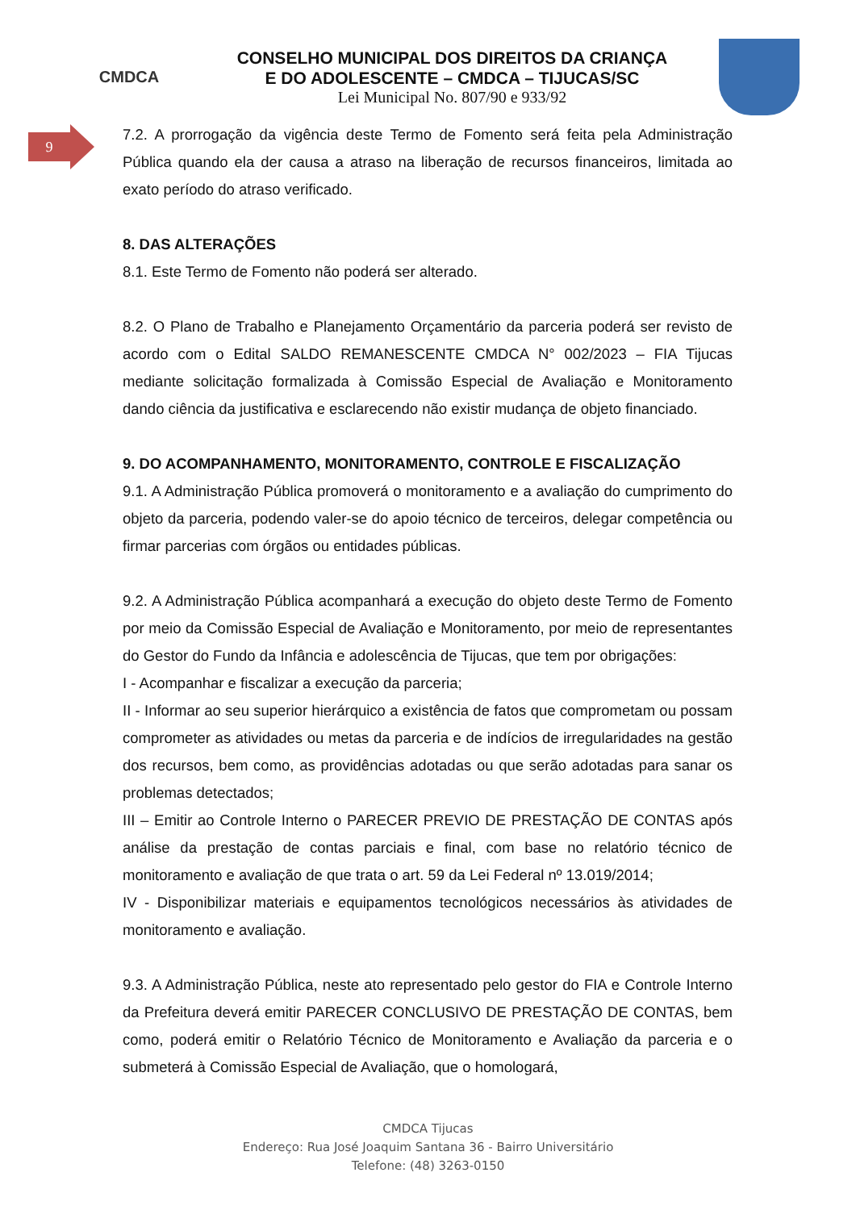CMDCA
CONSELHO MUNICIPAL DOS DIREITOS DA CRIANÇA
E DO ADOLESCENTE – CMDCA – TIJUCAS/SC
Lei Municipal No. 807/90 e 933/92
9
7.2. A prorrogação da vigência deste Termo de Fomento será feita pela Administração Pública quando ela der causa a atraso na liberação de recursos financeiros, limitada ao exato período do atraso verificado.
8. DAS ALTERAÇÕES
8.1. Este Termo de Fomento não poderá ser alterado.
8.2. O Plano de Trabalho e Planejamento Orçamentário da parceria poderá ser revisto de acordo com o Edital SALDO REMANESCENTE CMDCA N° 002/2023 – FIA Tijucas mediante solicitação formalizada à Comissão Especial de Avaliação e Monitoramento dando ciência da justificativa e esclarecendo não existir mudança de objeto financiado.
9. DO ACOMPANHAMENTO, MONITORAMENTO, CONTROLE E FISCALIZAÇÃO
9.1. A Administração Pública promoverá o monitoramento e a avaliação do cumprimento do objeto da parceria, podendo valer-se do apoio técnico de terceiros, delegar competência ou firmar parcerias com órgãos ou entidades públicas.
9.2. A Administração Pública acompanhará a execução do objeto deste Termo de Fomento por meio da Comissão Especial de Avaliação e Monitoramento, por meio de representantes do Gestor do Fundo da Infância e adolescência de Tijucas, que tem por obrigações:
I - Acompanhar e fiscalizar a execução da parceria;
II - Informar ao seu superior hierárquico a existência de fatos que comprometam ou possam comprometer as atividades ou metas da parceria e de indícios de irregularidades na gestão dos recursos, bem como, as providências adotadas ou que serão adotadas para sanar os problemas detectados;
III – Emitir ao Controle Interno o PARECER PREVIO DE PRESTAÇÃO DE CONTAS após análise da prestação de contas parciais e final, com base no relatório técnico de monitoramento e avaliação de que trata o art. 59 da Lei Federal nº 13.019/2014;
IV - Disponibilizar materiais e equipamentos tecnológicos necessários às atividades de monitoramento e avaliação.
9.3. A Administração Pública, neste ato representado pelo gestor do FIA e Controle Interno da Prefeitura deverá emitir PARECER CONCLUSIVO DE PRESTAÇÃO DE CONTAS, bem como, poderá emitir o Relatório Técnico de Monitoramento e Avaliação da parceria e o submeterá à Comissão Especial de Avaliação, que o homologará,
CMDCA Tijucas
Endereço: Rua José Joaquim Santana 36 - Bairro Universitário
Telefone: (48) 3263-0150